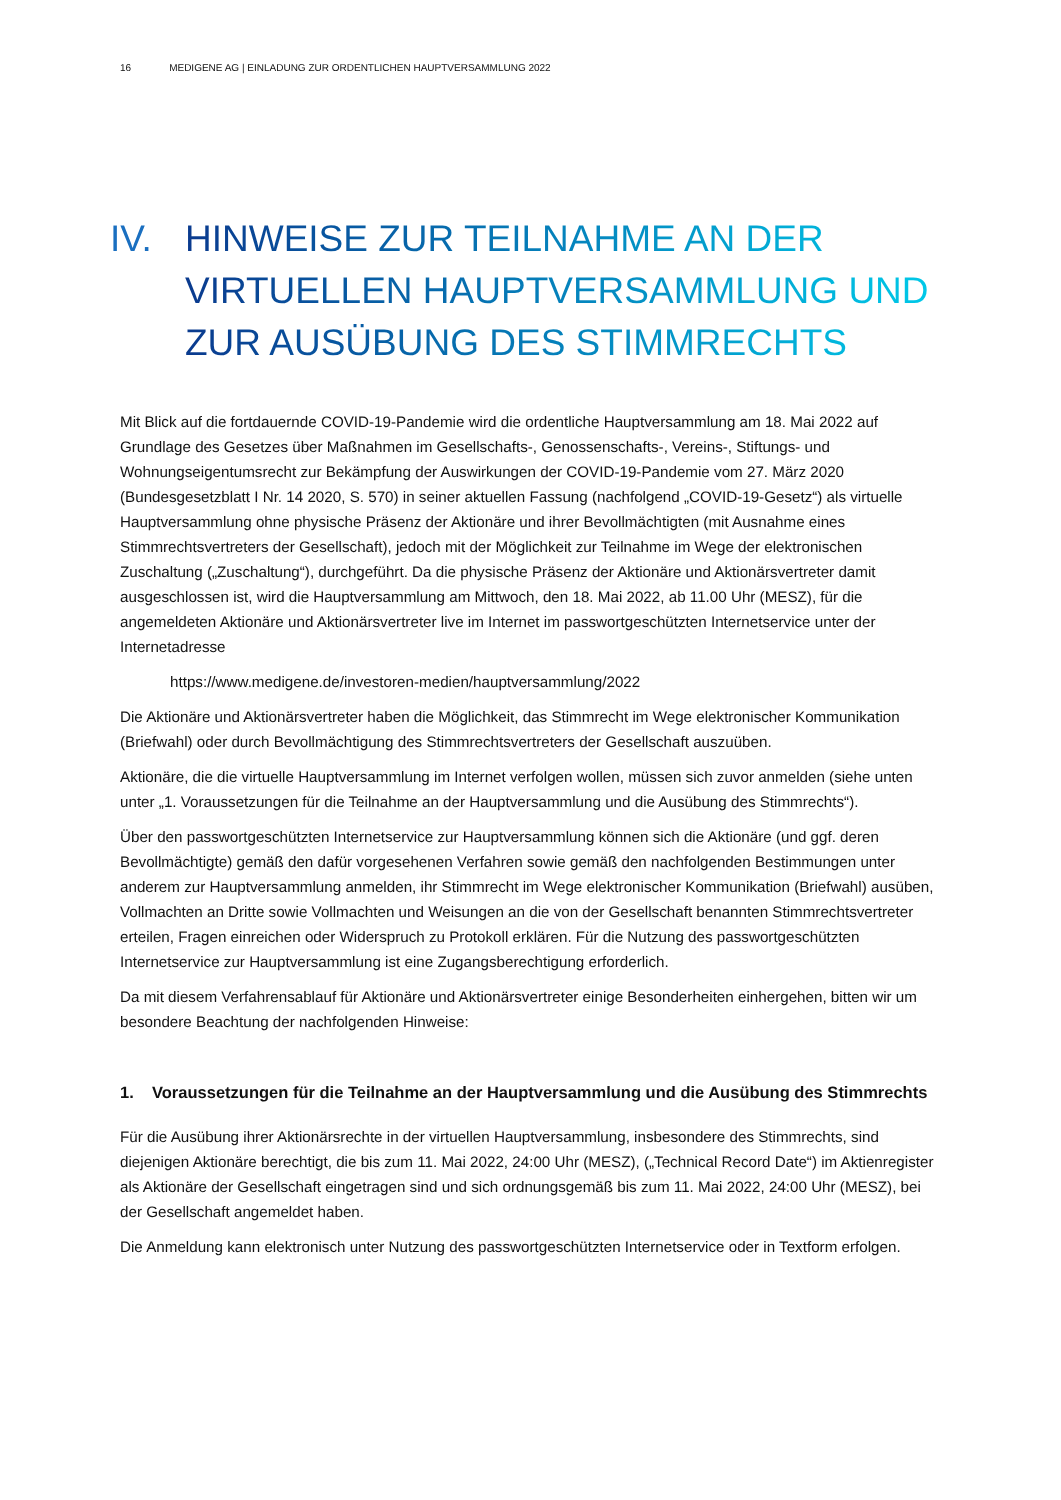16 MEDIGENE AG | EINLADUNG ZUR ORDENTLICHEN HAUPTVERSAMMLUNG 2022
IV. HINWEISE ZUR TEILNAHME AN DER
VIRTUELLEN HAUPTVERSAMMLUNG UND
ZUR AUSÜBUNG DES STIMMRECHTS
Mit Blick auf die fortdauernde COVID-19-Pandemie wird die ordentliche Hauptversammlung am 18. Mai 2022 auf Grundlage des Gesetzes über Maßnahmen im Gesellschafts-, Genossenschafts-, Vereins-, Stiftungs- und Wohnungseigentumsrecht zur Bekämpfung der Auswirkungen der COVID-19-Pandemie vom 27. März 2020 (Bundesgesetzblatt I Nr. 14 2020, S. 570) in seiner aktuellen Fassung (nachfolgend „COVID-19-Gesetz“) als virtuelle Hauptversammlung ohne physische Präsenz der Aktionäre und ihrer Bevollmächtigten (mit Ausnahme eines Stimmrechtsvertreters der Gesellschaft), jedoch mit der Möglichkeit zur Teilnahme im Wege der elektronischen Zuschaltung („Zuschaltung“), durchgeführt. Da die physische Präsenz der Aktionäre und Aktionärsvertreter damit ausgeschlossen ist, wird die Hauptversammlung am Mittwoch, den 18. Mai 2022, ab 11.00 Uhr (MESZ), für die angemeldeten Aktionäre und Aktionärsvertreter live im Internet im passwortgeschützten Internetservice unter der Internetadresse
https://www.medigene.de/investoren-medien/hauptversammlung/2022
Die Aktionäre und Aktionärsvertreter haben die Möglichkeit, das Stimmrecht im Wege elektronischer Kommunikation (Briefwahl) oder durch Bevollmächtigung des Stimmrechtsvertreters der Gesellschaft auszuüben.
Aktionäre, die die virtuelle Hauptversammlung im Internet verfolgen wollen, müssen sich zuvor anmelden (siehe unten unter „1. Voraussetzungen für die Teilnahme an der Hauptversammlung und die Ausübung des Stimmrechts“).
Über den passwortgeschützten Internetservice zur Hauptversammlung können sich die Aktionäre (und ggf. deren Bevollmächtigte) gemäß den dafür vorgesehenen Verfahren sowie gemäß den nachfolgenden Bestimmungen unter anderem zur Hauptversammlung anmelden, ihr Stimmrecht im Wege elektronischer Kommunikation (Briefwahl) ausüben, Vollmachten an Dritte sowie Vollmachten und Weisungen an die von der Gesellschaft benannten Stimmrechtsvertreter erteilen, Fragen einreichen oder Widerspruch zu Protokoll erklären. Für die Nutzung des passwortgeschützten Internetservice zur Hauptversammlung ist eine Zugangsberechtigung erforderlich.
Da mit diesem Verfahrensablauf für Aktionäre und Aktionärsvertreter einige Besonderheiten einhergehen, bitten wir um besondere Beachtung der nachfolgenden Hinweise:
1. Voraussetzungen für die Teilnahme an der Hauptversammlung und die Ausübung des Stimmrechts
Für die Ausübung ihrer Aktionärsrechte in der virtuellen Hauptversammlung, insbesondere des Stimmrechts, sind diejenigen Aktionäre berechtigt, die bis zum 11. Mai 2022, 24:00 Uhr (MESZ), („Technical Record Date“) im Aktienregister als Aktionäre der Gesellschaft eingetragen sind und sich ordnungsgemäß bis zum 11. Mai 2022, 24:00 Uhr (MESZ), bei der Gesellschaft angemeldet haben.
Die Anmeldung kann elektronisch unter Nutzung des passwortgeschützten Internetservice oder in Textform erfolgen.